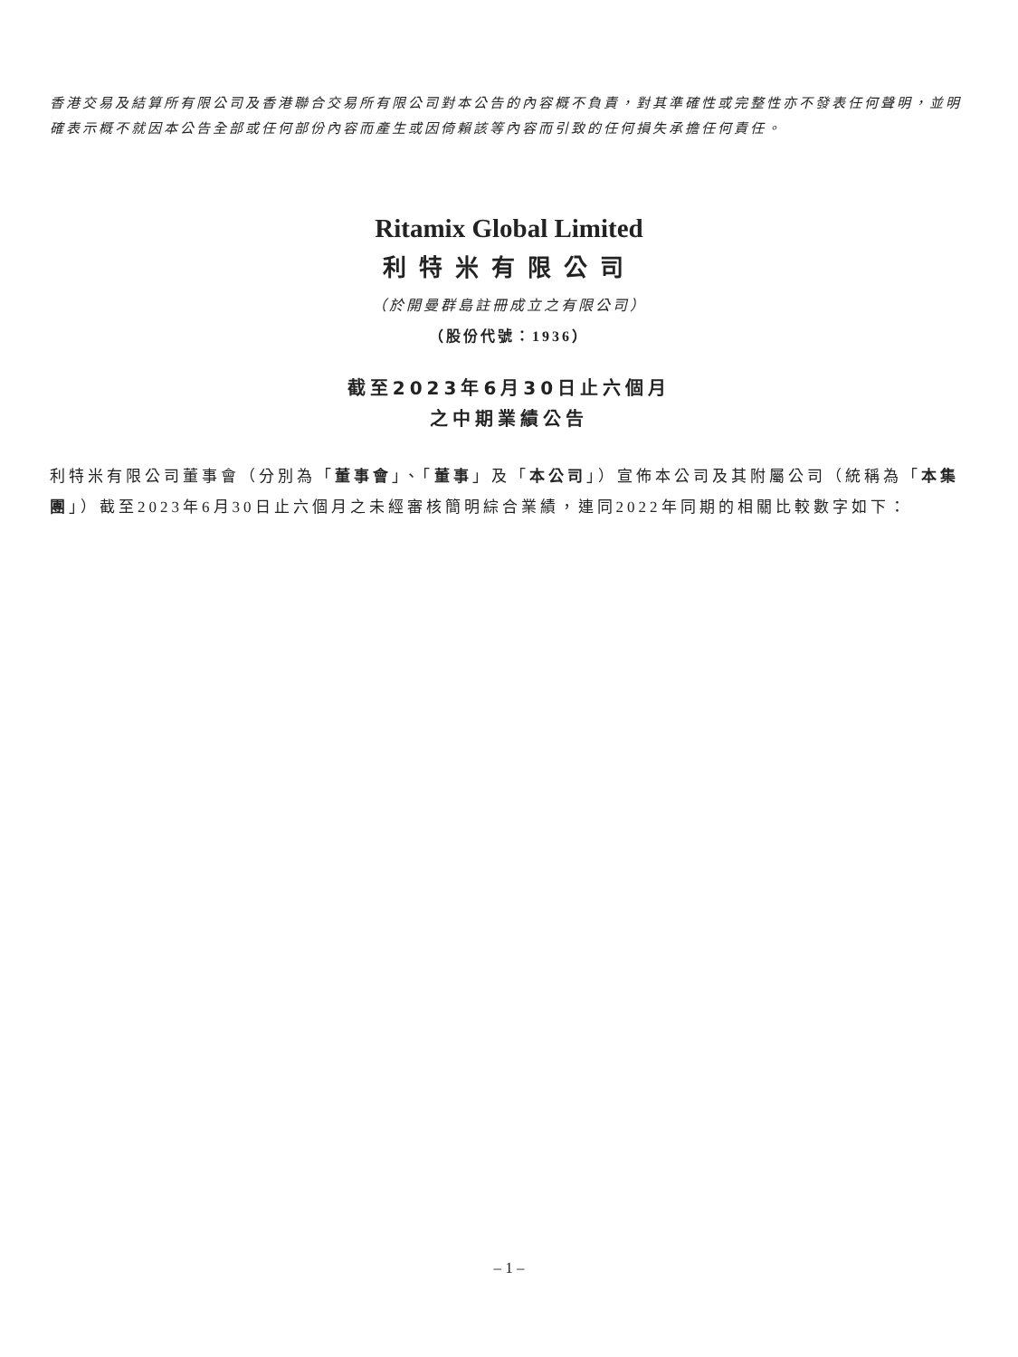香港交易及結算所有限公司及香港聯合交易所有限公司對本公告的內容概不負責，對其準確性或完整性亦不發表任何聲明，並明確表示概不就因本公告全部或任何部份內容而產生或因倚賴該等內容而引致的任何損失承擔任何責任。
Ritamix Global Limited
利特米有限公司
（於開曼群島註冊成立之有限公司）
（股份代號：1936）
截至2023年6月30日止六個月
之中期業績公告
利特米有限公司董事會（分別為「董事會」、「董事」及「本公司」）宣佈本公司及其附屬公司（統稱為「本集團」）截至2023年6月30日止六個月之未經審核簡明綜合業績，連同2022年同期的相關比較數字如下：
– 1 –